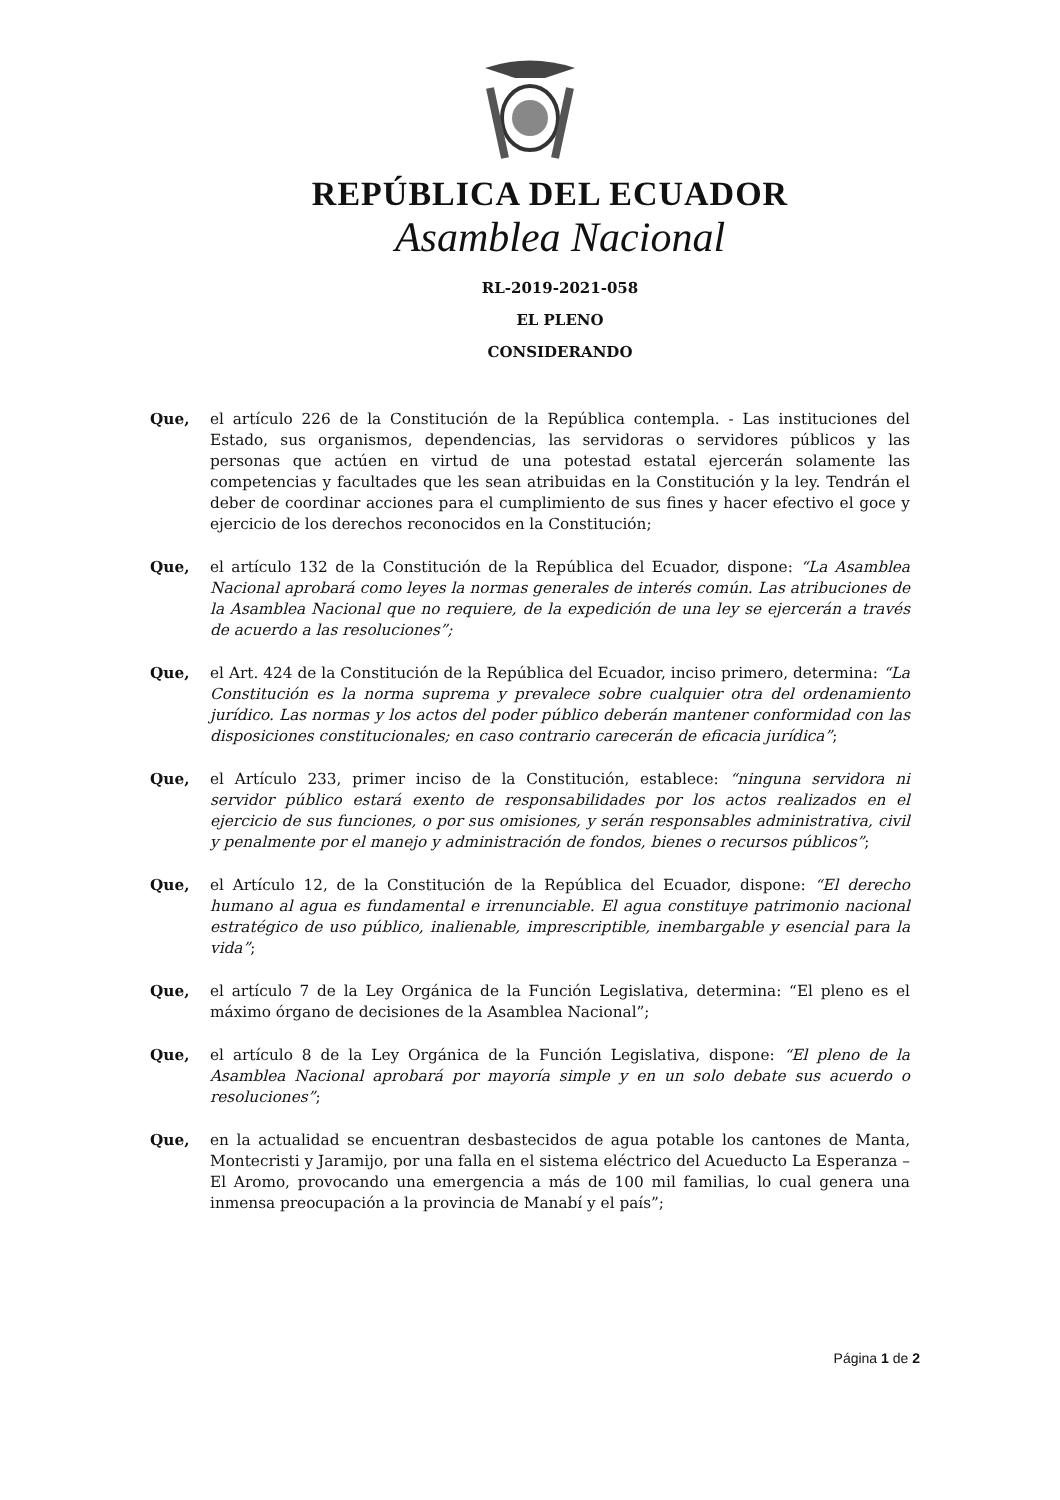REPÚBLICA DEL ECUADOR
Asamblea Nacional
RL-2019-2021-058
EL PLENO
CONSIDERANDO
Que, el artículo 226 de la Constitución de la República contempla. - Las instituciones del Estado, sus organismos, dependencias, las servidoras o servidores públicos y las personas que actúen en virtud de una potestad estatal ejercerán solamente las competencias y facultades que les sean atribuidas en la Constitución y la ley. Tendrán el deber de coordinar acciones para el cumplimiento de sus fines y hacer efectivo el goce y ejercicio de los derechos reconocidos en la Constitución;
Que, el artículo 132 de la Constitución de la República del Ecuador, dispone: “La Asamblea Nacional aprobará como leyes la normas generales de interés común. Las atribuciones de la Asamblea Nacional que no requiere, de la expedición de una ley se ejercerán a través de acuerdo a las resoluciones”;
Que, el Art. 424 de la Constitución de la República del Ecuador, inciso primero, determina: “La Constitución es la norma suprema y prevalece sobre cualquier otra del ordenamiento jurídico. Las normas y los actos del poder público deberán mantener conformidad con las disposiciones constitucionales; en caso contrario carecerán de eficacia jurídica”;
Que, el Artículo 233, primer inciso de la Constitución, establece: “ninguna servidora ni servidor público estará exento de responsabilidades por los actos realizados en el ejercicio de sus funciones, o por sus omisiones, y serán responsables administrativa, civil y penalmente por el manejo y administración de fondos, bienes o recursos públicos”;
Que, el Artículo 12, de la Constitución de la República del Ecuador, dispone: “El derecho humano al agua es fundamental e irrenunciable. El agua constituye patrimonio nacional estratégico de uso público, inalienable, imprescriptible, inembargable y esencial para la vida”;
Que, el artículo 7 de la Ley Orgánica de la Función Legislativa, determina: “El pleno es el máximo órgano de decisiones de la Asamblea Nacional”;
Que, el artículo 8 de la Ley Orgánica de la Función Legislativa, dispone: “El pleno de la Asamblea Nacional aprobará por mayoría simple y en un solo debate sus acuerdo o resoluciones”;
Que, en la actualidad se encuentran desbastecidos de agua potable los cantones de Manta, Montecristi y Jaramijo, por una falla en el sistema eléctrico del Acueducto La Esperanza – El Aromo, provocando una emergencia a más de 100 mil familias, lo cual genera una inmensa preocupación a la provincia de Manabí y el país”;
Página 1 de 2